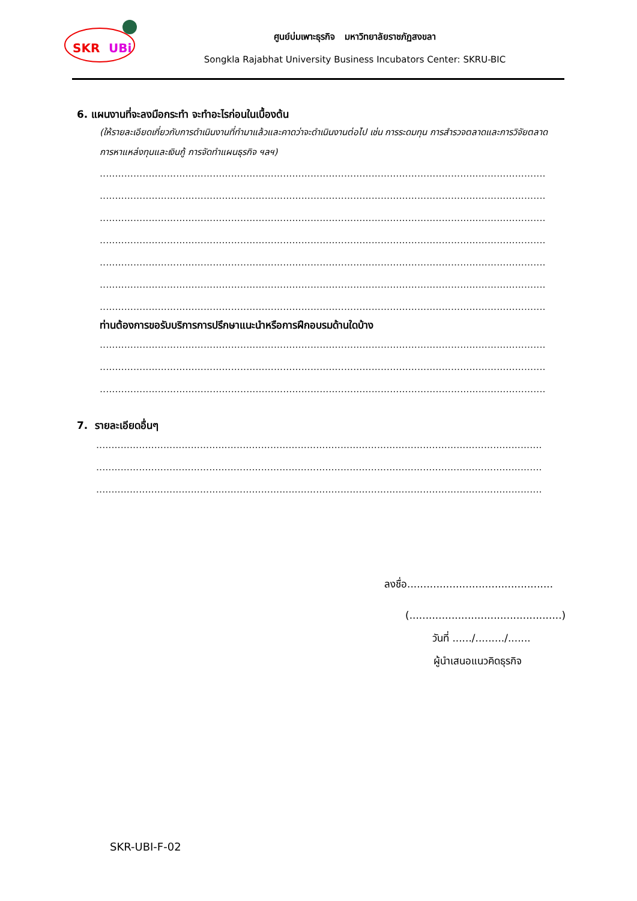SKR
UBi
ศูนย์บ่มเพาะธุรกิจ มหาวิทยาลัยราชภัฏสงขลา
Songkla Rajabhat University Business Incubators Center: SKRU-BIC
6. แผนงานที่จะลงมือกระทำ จะทำอะไรก่อนในเบื้องต้น
(ให้รายละเอียดเกี่ยวกับการดำเนินงานที่ทำมาแล้วและคาดว่าจะดำเนินงานต่อไป เช่น การระดมทุน การสำรวจตลาดและการวิจัยตลาด การหาแหล่งทุนและเงินกู้ การจัดทำแผนธุรกิจ ฯลฯ)
..................................................................................................................................................
..................................................................................................................................................
..................................................................................................................................................
..................................................................................................................................................
..................................................................................................................................................
..................................................................................................................................................
..................................................................................................................................................
ท่านต้องการขอรับบริการการปรึกษาแนะนำหรือการฝึกอบรมด้านใดบ้าง
..................................................................................................................................................
..................................................................................................................................................
..................................................................................................................................................
7. รายละเอียดอื่นๆ
..................................................................................................................................................
..................................................................................................................................................
..................................................................................................................................................
ลงชื่อ.............................................
(...............................................)
วันที่ ....../........./.......
ผู้นำเสนอแนวคิดธุรกิจ
SKR-UBI-F-02